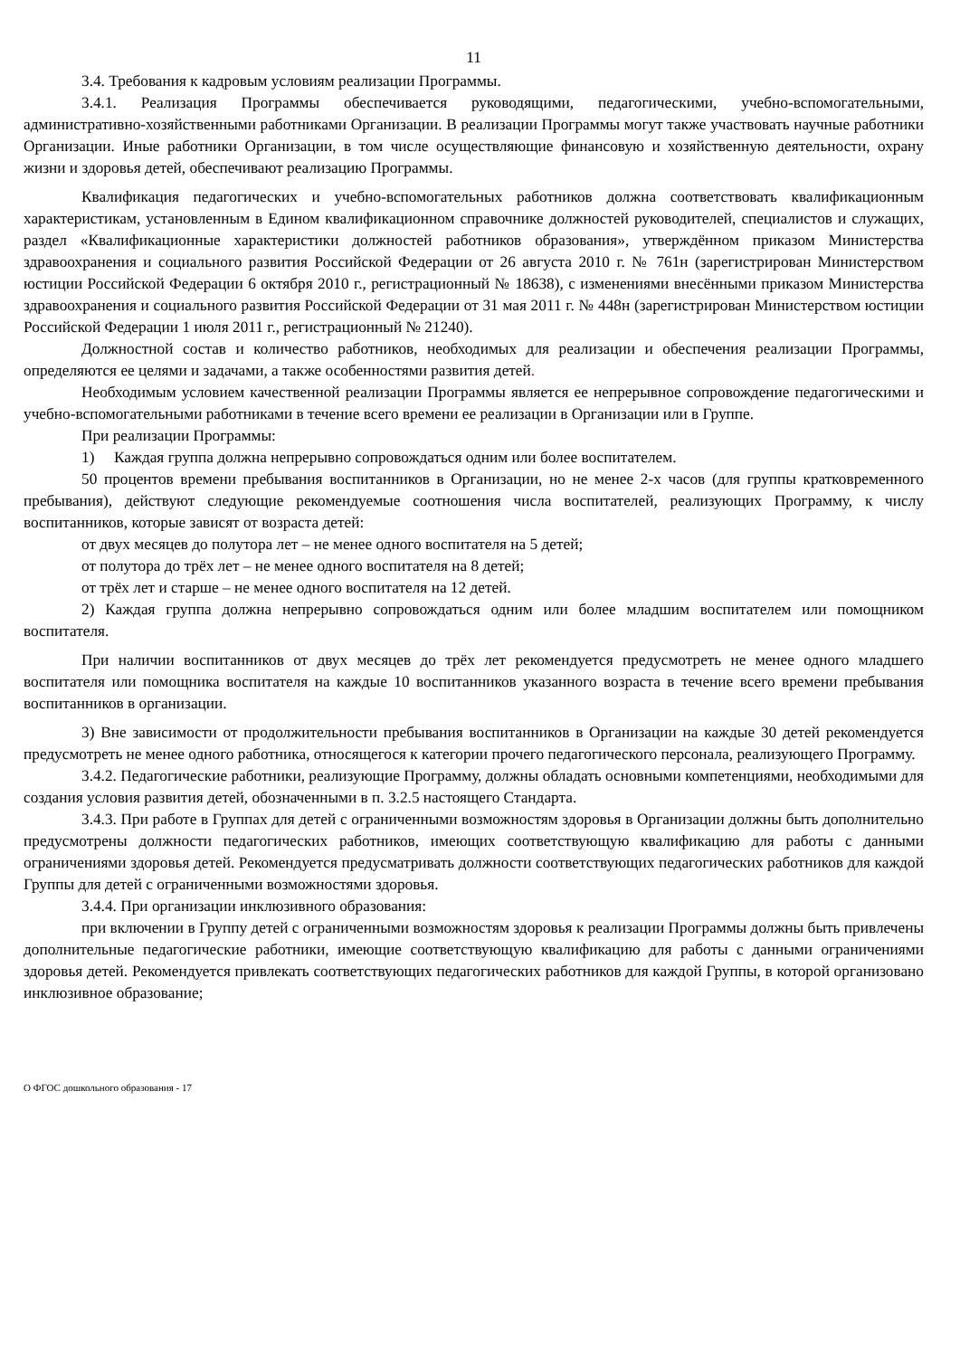11
3.4. Требования к кадровым условиям реализации Программы.
3.4.1. Реализация Программы обеспечивается руководящими, педагогическими, учебно-вспомогательными, административно-хозяйственными работниками Организации. В реализации Программы могут также участвовать научные работники Организации. Иные работники Организации, в том числе осуществляющие финансовую и хозяйственную деятельности, охрану жизни и здоровья детей, обеспечивают реализацию Программы.
Квалификация педагогических и учебно-вспомогательных работников должна соответствовать квалификационным характеристикам, установленным в Едином квалификационном справочнике должностей руководителей, специалистов и служащих, раздел «Квалификационные характеристики должностей работников образования», утверждённом приказом Министерства здравоохранения и социального развития Российской Федерации от 26 августа 2010 г. № 761н (зарегистрирован Министерством юстиции Российской Федерации 6 октября 2010 г., регистрационный № 18638), с изменениями внесёнными приказом Министерства здравоохранения и социального развития Российской Федерации от 31 мая 2011 г. № 448н (зарегистрирован Министерством юстиции Российской Федерации 1 июля 2011 г., регистрационный № 21240).
Должностной состав и количество работников, необходимых для реализации и обеспечения реализации Программы, определяются ее целями и задачами, а также особенностями развития детей.
Необходимым условием качественной реализации Программы является ее непрерывное сопровождение педагогическими и учебно-вспомогательными работниками в течение всего времени ее реализации в Организации или в Группе.
При реализации Программы:
1) Каждая группа должна непрерывно сопровождаться одним или более воспитателем.
50 процентов времени пребывания воспитанников в Организации, но не менее 2-х часов (для группы кратковременного пребывания), действуют следующие рекомендуемые соотношения числа воспитателей, реализующих Программу, к числу воспитанников, которые зависят от возраста детей:
от двух месяцев до полутора лет – не менее одного воспитателя на 5 детей;
от полутора до трёх лет – не менее одного воспитателя на 8 детей;
от трёх лет и старше – не менее одного воспитателя на 12 детей.
2) Каждая группа должна непрерывно сопровождаться одним или более младшим воспитателем или помощником воспитателя.
При наличии воспитанников от двух месяцев до трёх лет рекомендуется предусмотреть не менее одного младшего воспитателя или помощника воспитателя на каждые 10 воспитанников указанного возраста в течение всего времени пребывания воспитанников в организации.
3) Вне зависимости от продолжительности пребывания воспитанников в Организации на каждые 30 детей рекомендуется предусмотреть не менее одного работника, относящегося к категории прочего педагогического персонала, реализующего Программу.
3.4.2. Педагогические работники, реализующие Программу, должны обладать основными компетенциями, необходимыми для создания условия развития детей, обозначенными в п. 3.2.5 настоящего Стандарта.
3.4.3. При работе в Группах для детей с ограниченными возможностям здоровья в Организации должны быть дополнительно предусмотрены должности педагогических работников, имеющих соответствующую квалификацию для работы с данными ограничениями здоровья детей. Рекомендуется предусматривать должности соответствующих педагогических работников для каждой Группы для детей с ограниченными возможностями здоровья.
3.4.4. При организации инклюзивного образования:
при включении в Группу детей с ограниченными возможностям здоровья к реализации Программы должны быть привлечены дополнительные педагогические работники, имеющие соответствующую квалификацию для работы с данными ограничениями здоровья детей. Рекомендуется привлекать соответствующих педагогических работников для каждой Группы, в которой организовано инклюзивное образование;
О ФГОС дошкольного образования - 17